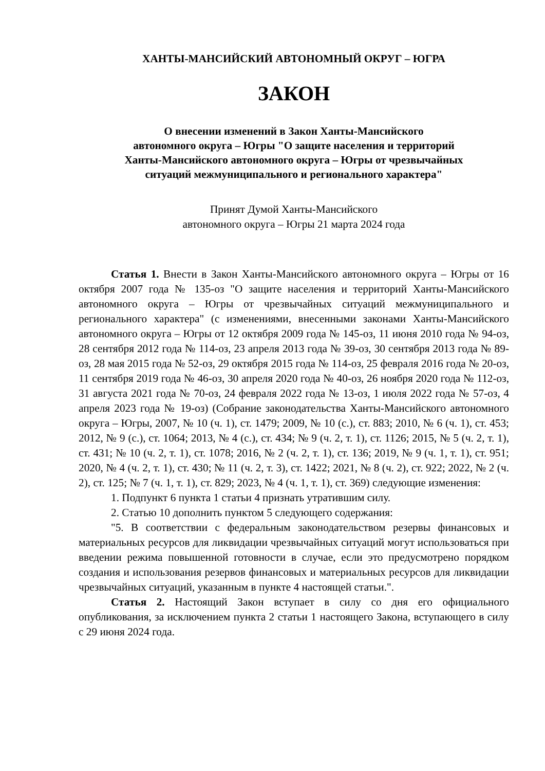ХАНТЫ-МАНСИЙСКИЙ АВТОНОМНЫЙ ОКРУГ – ЮГРА
ЗАКОН
О внесении изменений в Закон Ханты-Мансийского
автономного округа – Югры "О защите населения и территорий
Ханты-Мансийского автономного округа – Югры от чрезвычайных
ситуаций межмуниципального и регионального характера"
Принят Думой Ханты-Мансийского
автономного округа – Югры 21 марта 2024 года
Статья 1. Внести в Закон Ханты-Мансийского автономного округа – Югры от 16 октября 2007 года № 135-оз "О защите населения и территорий Ханты-Мансийского автономного округа – Югры от чрезвычайных ситуаций межмуниципального и регионального характера" (с изменениями, внесенными законами Ханты-Мансийского автономного округа – Югры от 12 октября 2009 года № 145-оз, 11 июня 2010 года № 94-оз, 28 сентября 2012 года № 114-оз, 23 апреля 2013 года № 39-оз, 30 сентября 2013 года № 89-оз, 28 мая 2015 года № 52-оз, 29 октября 2015 года № 114-оз, 25 февраля 2016 года № 20-оз, 11 сентября 2019 года № 46-оз, 30 апреля 2020 года № 40-оз, 26 ноября 2020 года № 112-оз, 31 августа 2021 года № 70-оз, 24 февраля 2022 года № 13-оз, 1 июля 2022 года № 57-оз, 4 апреля 2023 года № 19-оз) (Собрание законодательства Ханты-Мансийского автономного округа – Югры, 2007, № 10 (ч. 1), ст. 1479; 2009, № 10 (с.), ст. 883; 2010, № 6 (ч. 1), ст. 453; 2012, № 9 (с.), ст. 1064; 2013, № 4 (с.), ст. 434; № 9 (ч. 2, т. 1), ст. 1126; 2015, № 5 (ч. 2, т. 1), ст. 431; № 10 (ч. 2, т. 1), ст. 1078; 2016, № 2 (ч. 2, т. 1), ст. 136; 2019, № 9 (ч. 1, т. 1), ст. 951; 2020, № 4 (ч. 2, т. 1), ст. 430; № 11 (ч. 2, т. 3), ст. 1422; 2021, № 8 (ч. 2), ст. 922; 2022, № 2 (ч. 2), ст. 125; № 7 (ч. 1, т. 1), ст. 829; 2023, № 4 (ч. 1, т. 1), ст. 369) следующие изменения:
1. Подпункт 6 пункта 1 статьи 4 признать утратившим силу.
2. Статью 10 дополнить пунктом 5 следующего содержания:
"5. В соответствии с федеральным законодательством резервы финансовых и материальных ресурсов для ликвидации чрезвычайных ситуаций могут использоваться при введении режима повышенной готовности в случае, если это предусмотрено порядком создания и использования резервов финансовых и материальных ресурсов для ликвидации чрезвычайных ситуаций, указанным в пункте 4 настоящей статьи.".
Статья 2. Настоящий Закон вступает в силу со дня его официального опубликования, за исключением пункта 2 статьи 1 настоящего Закона, вступающего в силу с 29 июня 2024 года.